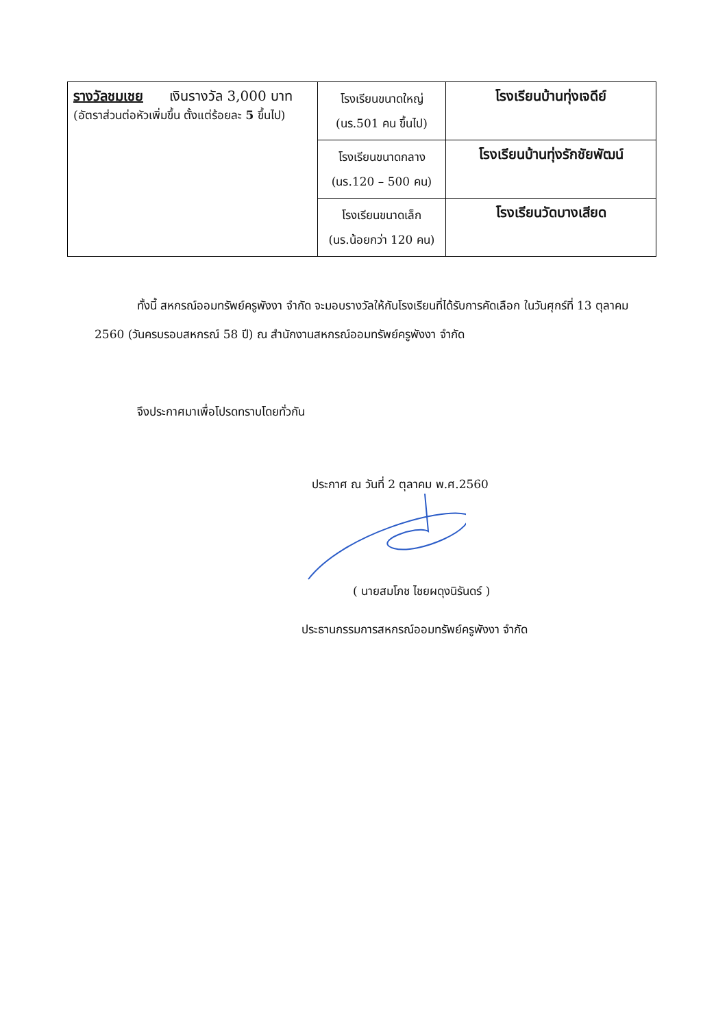| รางวัลชมเชย เงินรางวัล 3,000 บาท (อัตราส่วนต่อหัวเพิ่มขึ้น ตั้งแต่ร้อยละ 5 ขึ้นไป) | โรงเรียนขนาดใหญ่ (นร.501 คน ขึ้นไป) | โรงเรียนบ้านทุ่งเจดีย์ |
| | โรงเรียนขนาดกลาง (นร.120 – 500 คน) | โรงเรียนบ้านทุ่งรักชัยพัฒน์ |
| | โรงเรียนขนาดเล็ก (นร.น้อยกว่า 120 คน) | โรงเรียนวัดบางเสียด |
ทั้งนี้ สหกรณ์ออมทรัพย์ครูพังงา จำกัด จะมอบรางวัลให้กับโรงเรียนที่ได้รับการคัดเลือก ในวันศุกร์ที่ 13 ตุลาคม 2560 (วันครบรอบสหกรณ์ 58 ปี) ณ สำนักงานสหกรณ์ออมทรัพย์ครูพังงา จำกัด
จึงประกาศมาเพื่อโปรดทราบโดยทั่วกัน
ประกาศ ณ วันที่ 2 ตุลาคม พ.ศ.2560
( นายสมโภช ไชยผดุงนิรันดร์ )
ประธานกรรมการสหกรณ์ออมทรัพย์ครูพังงา จำกัด